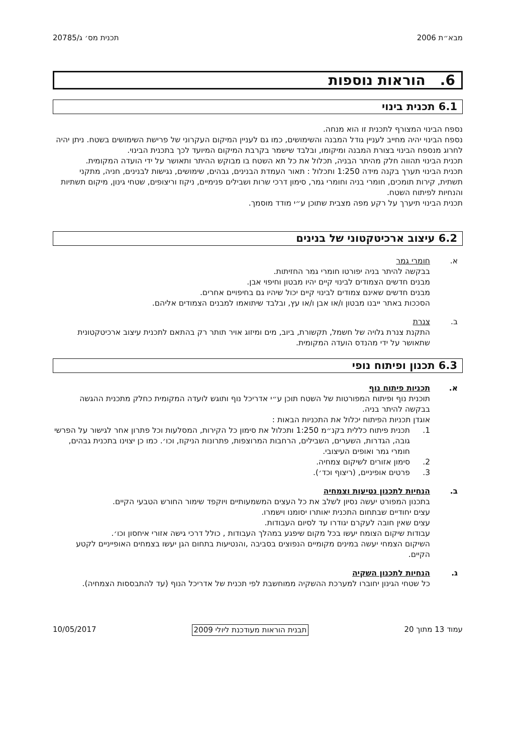מבא״ת 2006 תכנית מס׳ ג/20785
6. הוראות נוספות
6.1 תכנית בינוי
נספח הבינוי המצורף לתכנית זו הוא מנחה.
נספח הבינוי יהיה מחייב לעניין גודל המבנה והשימושים, כמו גם לעניין המיקום העקרוני של פרישת השימושים בשטח. ניתן יהיה לחרוג מנספח הבינוי בצורת המבנה ומיקומו, ובלבד שישמר בקרבת המיקום המיועד לכך בתכנית הבינוי.
תכנית הבינוי תהווה חלק מהיתר הבניה, תכלול את כל תא השטח בו מבוקש ההיתר ותאושר על ידי הועדה המקומית.
תכנית הבינוי תערך בקנה מידה 1:250 ותכלול : תאור העמדת הבנינים, גבהים, שימושים, נגישות לבנינים, חניה, מתקני תשתית, קירות תומכים, חומרי בניה וחומרי גמר, סימון דרכי שרות ושבילים פנימיים, ניקוז וריצופים, שטחי גינון, מיקום תשתיות והנחיות לפיתוח השטח.
תכנית הבינוי תיערך על רקע מפה מצבית שתוכן ע״י מודד מוסמך.
6.2 עיצוב ארכיטקטוני של בנינים
א. חומרי גמר
בבקשה להיתר בניה יפורטו חומרי גמר החזיתות.
מבנים חדשים הצמודים לבינוי קיים יהיו מבטון וחיפוי אבן.
מבנים חדשים שאינם צמודים לבינוי קיים יכול שיהיו גם בחיפויים אחרים.
הסככות באתר ייבנו מבטון ו/או אבן ו/או עץ, ובלבד שיתואמו למבנים הצמודים אליהם.
ב. צנרת
התקנת צנרת גלויה של חשמל, תקשורת, ביוב, מים ומיזוג אויר תותר רק בהתאם לתכנית עיצוב ארכיטקטונית שתאושר על ידי מהנדס הועדה המקומית.
6.3 תכנון ופיתוח נופי
א. תכניות פיתוח נוף
תוכנית נוף ופיתוח המפורטות של השטח תוכן ע״י אדריכל נוף ותוגש לועדה המקומית כחלק מתכנית ההגשה בבקשה להיתר בניה.
אוגדן תכניות הפיתוח יכלול את התכניות הבאות :
1. תכנית פיתוח כללית בקנ״מ 1:250 ותכלול את סימון כל הקירות, המסלעות וכל פתרון אחר לגישור על הפרשי גובה, הגדרות, השערים, השבילים, הרחבות המרוצפות, פתרונות הניקוז, וכו׳. כמו כן יצוינו בתכנית גבהים, חומרי גמר ואופים העיצובי.
2. סימון אזורים לשיקום צמחיה.
3. פרטים אופיניים, (ריצוף וכד׳).
ב. הנחיות לתכנון נטיעות וצמחיה
בתכנון המפורט יעשה נסיון לשלב את כל העצים המשמעותיים ויוקפד שימור החורש הטבעי הקיים.
עצים יחודיים שבתחום התכנית יאותרו יסומנו וישמרו.
עצים שאין חובה לעקרם יגודרו עד לסיום העבודות.
עבודות שיקום הצומח יעשו בכל מקום שיפגע במהלך העבודות , כולל דרכי גישה אזורי איחסון וכו׳.
השיקום הצמחי יעשה במינים מקומיים הנפוצים בסביבה ,והנטיעות בתחום הגן יעשו בצמחים האופייניים לקטע הקיים.
ג. הנחיות לתכנון השקיה
כל שטחי הגינון יחוברו למערכת ההשקיה ממוחשבת לפי תכנית של אדריכל הנוף (עד להתבססות הצמחיה).
עמוד 13 מתוך 20 תבנית הוראות מעודכנת ליולי 2009 10/05/2017